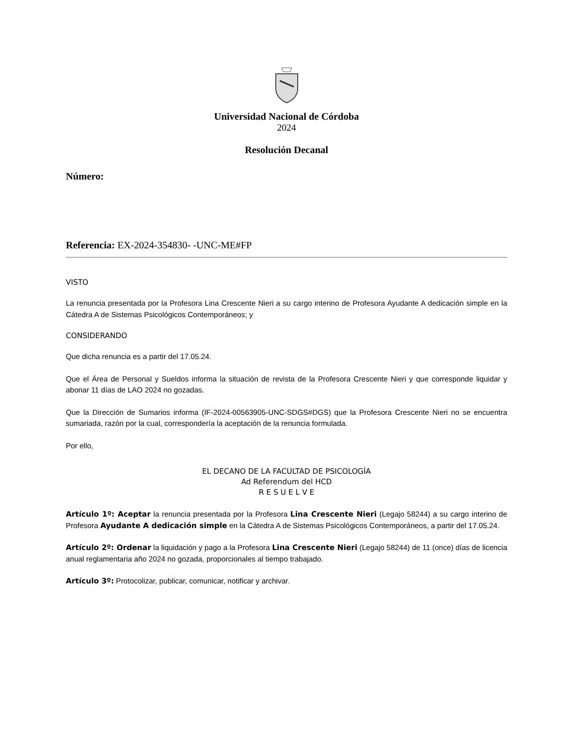Universidad Nacional de Córdoba
2024
Resolución Decanal
Número:
Referencia: EX-2024-354830- -UNC-ME#FP
VISTO
La renuncia presentada por la Profesora Lina Crescente Nieri a su cargo interino de Profesora Ayudante A dedicación simple en la Cátedra A de Sistemas Psicológicos Contemporáneos; y
CONSIDERANDO
Que dicha renuncia es a partir del 17.05.24.
Que el Área de Personal y Sueldos informa la situación de revista de la Profesora Crescente Nieri y que corresponde liquidar y abonar 11 días de LAO 2024 no gozadas.
Que la Dirección de Sumarios informa (IF-2024-00563905-UNC-SDGS#DGS) que la Profesora Crescente Nieri no se encuentra sumariada, razón por la cual, correspondería la aceptación de la renuncia formulada.
Por ello,
EL DECANO DE LA FACULTAD DE PSICOLOGÍA
Ad Referendum del HCD
R E S U E L V E
Artículo 1º: Aceptar la renuncia presentada por la Profesora Lina Crescente Nieri (Legajo 58244) a su cargo interino de Profesora Ayudante A dedicación simple en la Cátedra A de Sistemas Psicológicos Contemporáneos, a partir del 17.05.24.
Artículo 2º: Ordenar la liquidación y pago a la Profesora Lina Crescente Nieri (Legajo 58244) de 11 (once) días de licencia anual reglamentaria año 2024 no gozada, proporcionales al tiempo trabajado.
Artículo 3º: Protocolizar, publicar, comunicar, notificar y archivar.